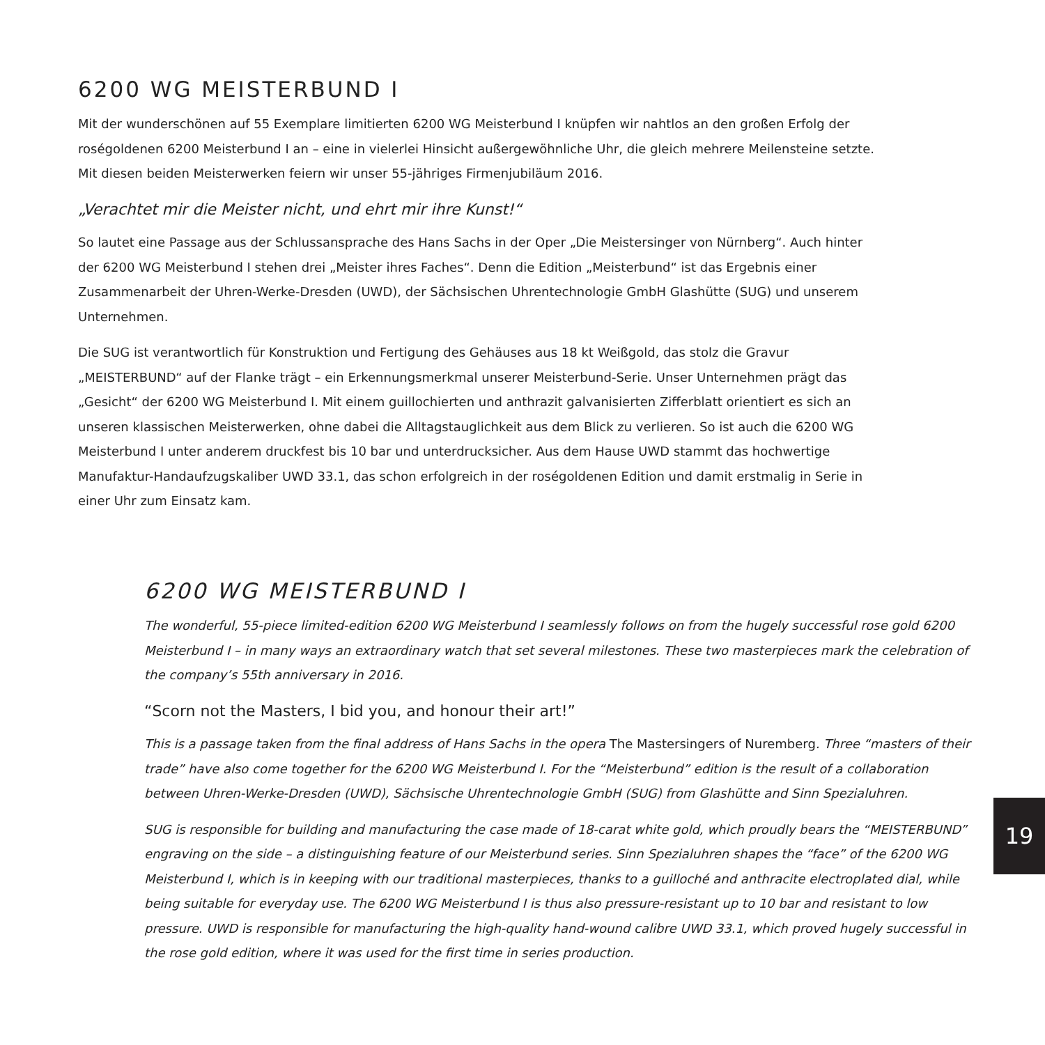6200 WG MEISTERBUND I
Mit der wunderschönen auf 55 Exemplare limitierten 6200 WG Meisterbund I knüpfen wir nahtlos an den großen Erfolg der roségoldenen 6200 Meisterbund I an – eine in vielerlei Hinsicht außergewöhnliche Uhr, die gleich mehrere Meilen­steine setzte. Mit diesen beiden Meisterwerken feiern wir unser 55-jähriges Firmenjubiläum 2016.
„Verachtet mir die Meister nicht, und ehrt mir ihre Kunst!“
So lautet eine Passage aus der Schlussansprache des Hans Sachs in der Oper „Die Meistersinger von Nürnberg“. Auch hinter der 6200 WG Meisterbund I stehen drei „Meister ihres Faches“. Denn die Edition „Meisterbund“ ist das Ergebnis einer Zusammenarbeit der Uhren-Werke-Dresden (UWD), der Sächsischen Uhrentechnologie GmbH Glashütte (SUG) und unserem Unternehmen.
Die SUG ist verantwortlich für Konstruktion und Fertigung des Gehäuses aus 18 kt Weißgold, das stolz die Gravur „MEISTERBUND“ auf der Flanke trägt – ein Erkennungsmerkmal unserer Meisterbund-Serie. Unser Unternehmen prägt das „Gesicht“ der 6200 WG Meisterbund I. Mit einem guillochierten und anthrazit galvanisierten Zifferblatt orientiert es sich an unseren klassischen Meisterwerken, ohne dabei die Alltagstauglichkeit aus dem Blick zu verlieren. So ist auch die 6200 WG Meisterbund I unter anderem druckfest bis 10 bar und unterdrucksicher. Aus dem Hause UWD stammt das hochwertige Manufaktur-Handaufzugskaliber UWD 33.1, das schon erfolgreich in der roségoldenen Edition und damit erstmalig in Serie in einer Uhr zum Einsatz kam.
6200 WG MEISTERBUND I
The wonderful, 55-piece limited-edition 6200 WG Meisterbund I seamlessly follows on from the hugely successful rose gold 6200 Meisterbund I – in many ways an extraordinary watch that set several milestones. These two masterpieces mark the celebration of the company’s 55th anniversary in 2016.
“Scorn not the Masters, I bid you, and honour their art!”
This is a passage taken from the final address of Hans Sachs in the opera The Mastersingers of Nuremberg. Three “masters of their trade” have also come together for the 6200 WG Meisterbund I. For the “Meisterbund” edition is the result of a collaboration between Uhren-Werke-Dresden (UWD), Sächsische Uhrentechnologie GmbH (SUG) from Glashütte and Sinn Spezialuhren.
SUG is responsible for building and manufacturing the case made of 18-carat white gold, which proudly bears the “MEISTERBUND” engraving on the side – a distinguishing feature of our Meisterbund series. Sinn Spezialuhren shapes the “face” of the 6200 WG Meisterbund I, which is in keeping with our traditional masterpieces, thanks to a guilloché and anthracite electroplated dial, while being suitable for everyday use. The 6200 WG Meisterbund I is thus also pressure-resistant up to 10 bar and resistant to low pressure. UWD is responsible for manufacturing the high-quality hand-wound calibre UWD 33.1, which proved hugely successful in the rose gold edition, where it was used for the first time in series production.
19